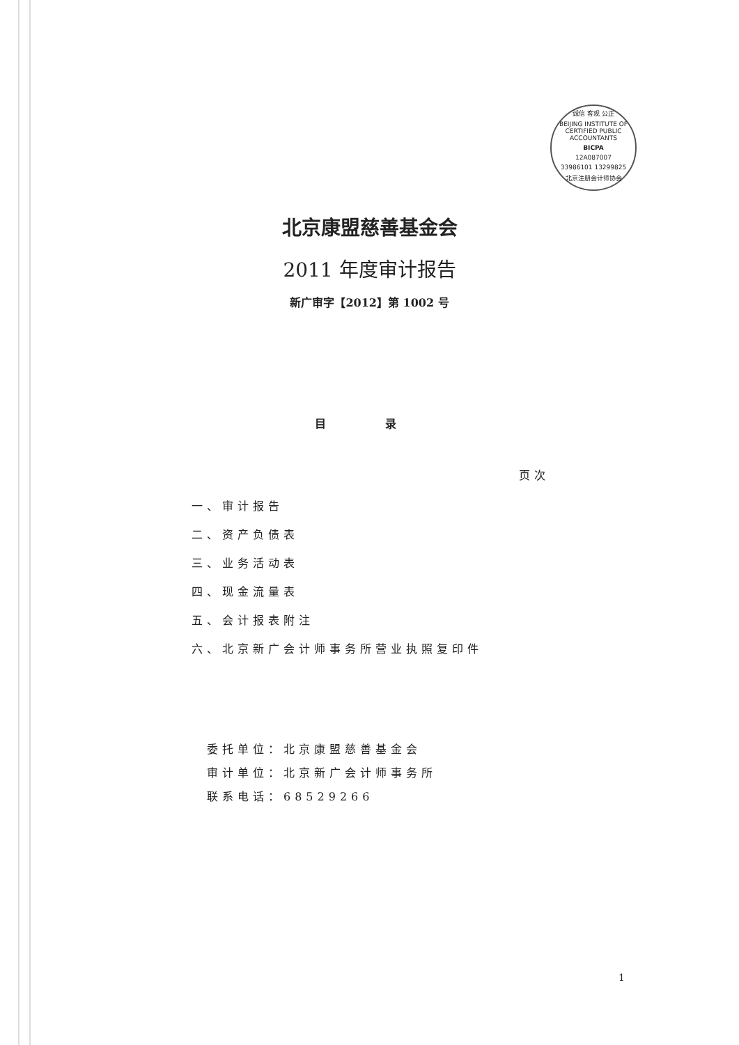诚信 客观 公正
BEIJING INSTITUTE OF CERTIFIED PUBLIC ACCOUNTANTS
BICPA
12A087007
33986101 13299825
北京注册会计师协会
北京康盟慈善基金会
2011 年度审计报告
新广审字【2012】第 1002 号
目 录
页次
一、审计报告
二、资产负债表
三、业务活动表
四、现金流量表
五、会计报表附注
六、北京新广会计师事务所营业执照复印件
委托单位：北京康盟慈善基金会
审计单位：北京新广会计师事务所
联系电话：68529266
1